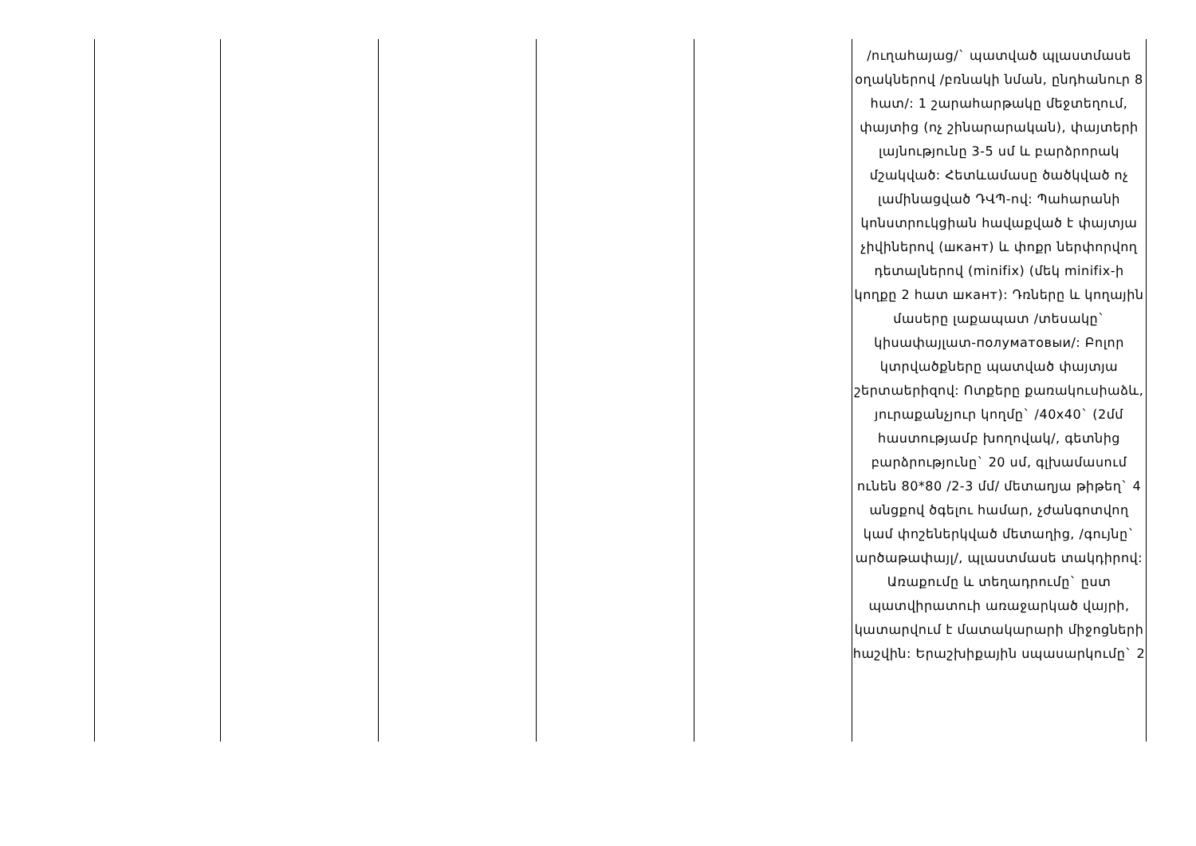| | | | | | /ուղահայաց/` պատված պլաստմասե օղակներով /բռնակի նման, ընդհանուր 8 հատ/: 1 շարահարթակը մեջտեղում, փայտից (ոչ շինարարական), փայտերի լայնությունը 3-5 սմ և բարձրորակ մշակված: Հետևամասը ծածկված ոչ լամինացված ԴՎՊ-ով: Պահարանի կոնստրուկցիան հավաքված է փայտյա չիվիներով (шкант) և փոքր ներփորվող դետալներով (minifix) (մեկ minifix-ի կողքը 2 հատ шкант): Դռները և կողային մասերը լաքապատ /տեսակը` կիսափայլատ-полуматовыи/: Բոլոր կտրվածքները պատված փայտյա շերտաերիզով: Ոտքերը քառակուսիաձև, յուրաքանչյուր կողմը` /40x40` (2մմ հաստությամբ խողովակ/, գետնից բարձրությունը` 20 սմ, գլխամասում ունեն 80*80 /2-3 մմ/ մետաղյա թիթեղ` 4 անցքով ծգելու համար, չժանգոտվող կամ փոշեներկված մետաղից, /գույնը` արծաթափայլ/, պլաստմասե տակդիրով: Առաքումը և տեղադրումը` ըստ պատվիրատուի առաջարկած վայրի, կատարվում է մատակարարի միջոցների հաշվին: Երաշխիքային սպասարկումը` 2 |